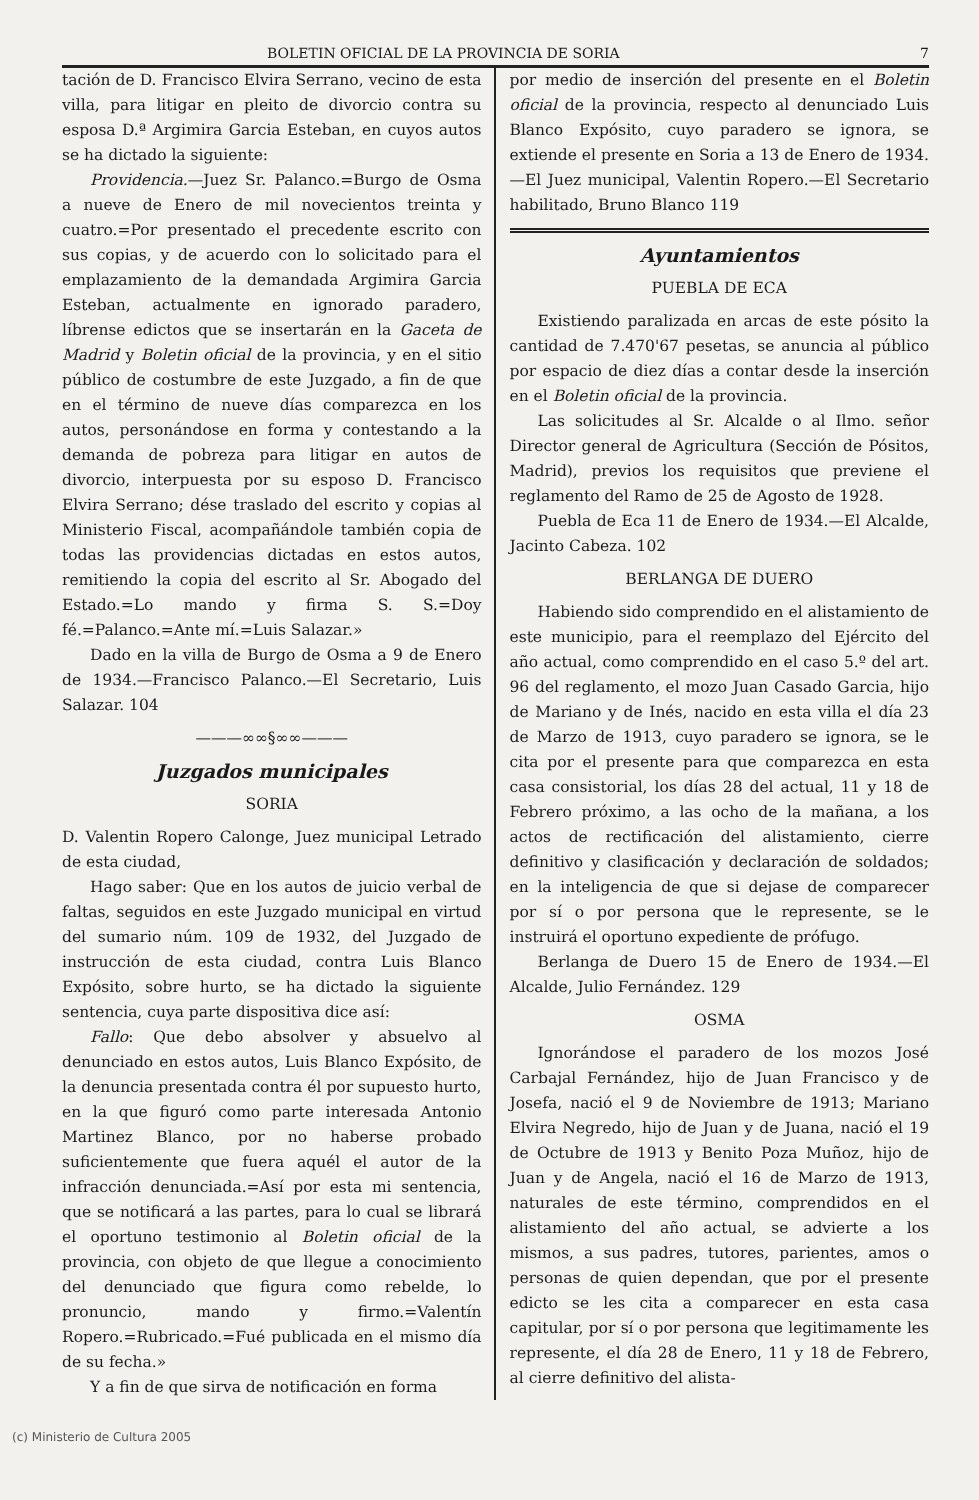BOLETIN OFICIAL DE LA PROVINCIA DE SORIA 7
tación de D. Francisco Elvira Serrano, vecino de esta villa, para litigar en pleito de divorcio contra su esposa D.ª Argimira Garcia Esteban, en cuyos autos se ha dictado la siguiente:
Providencia.—Juez Sr. Palanco.=Burgo de Osma a nueve de Enero de mil novecientos treinta y cuatro.=Por presentado el precedente escrito con sus copias, y de acuerdo con lo solicitado para el emplazamiento de la demandada Argimira Garcia Esteban, actualmente en ignorado paradero, líbrense edictos que se insertarán en la Gaceta de Madrid y Boletin oficial de la provincia, y en el sitio público de costumbre de este Juzgado, a fin de que en el término de nueve días comparezca en los autos, personándose en forma y contestando a la demanda de pobreza para litigar en autos de divorcio, interpuesta por su esposo D. Francisco Elvira Serrano; dése traslado del escrito y copias al Ministerio Fiscal, acompañándole también copia de todas las providencias dictadas en estos autos, remitiendo la copia del escrito al Sr. Abogado del Estado.=Lo mando y firma S. S.=Doy fé.=Palanco.=Ante mí.=Luis Salazar.»
Dado en la villa de Burgo de Osma a 9 de Enero de 1934.—Francisco Palanco.—El Secretario, Luis Salazar. 104
———∞∞§∞∞———
Juzgados municipales
SORIA
D. Valentin Ropero Calonge, Juez municipal Letrado de esta ciudad,
Hago saber: Que en los autos de juicio verbal de faltas, seguidos en este Juzgado municipal en virtud del sumario núm. 109 de 1932, del Juzgado de instrucción de esta ciudad, contra Luis Blanco Expósito, sobre hurto, se ha dictado la siguiente sentencia, cuya parte dispositiva dice así:
Fallo: Que debo absolver y absuelvo al denunciado en estos autos, Luis Blanco Expósito, de la denuncia presentada contra él por supuesto hurto, en la que figuró como parte interesada Antonio Martinez Blanco, por no haberse probado suficientemente que fuera aquél el autor de la infracción denunciada.=Así por esta mi sentencia, que se notificará a las partes, para lo cual se librará el oportuno testimonio al Boletin oficial de la provincia, con objeto de que llegue a conocimiento del denunciado que figura como rebelde, lo pronuncio, mando y firmo.=Valentín Ropero.=Rubricado.=Fué publicada en el mismo día de su fecha.»
Y a fin de que sirva de notificación en forma
por medio de inserción del presente en el Boletin oficial de la provincia, respecto al denunciado Luis Blanco Expósito, cuyo paradero se ignora, se extiende el presente en Soria a 13 de Enero de 1934.—El Juez municipal, Valentin Ropero.—El Secretario habilitado, Bruno Blanco 119
Ayuntamientos
PUEBLA DE ECA
Existiendo paralizada en arcas de este pósito la cantidad de 7.470'67 pesetas, se anuncia al público por espacio de diez días a contar desde la inserción en el Boletin oficial de la provincia.
Las solicitudes al Sr. Alcalde o al Ilmo. señor Director general de Agricultura (Sección de Pósitos, Madrid), previos los requisitos que previene el reglamento del Ramo de 25 de Agosto de 1928.
Puebla de Eca 11 de Enero de 1934.—El Alcalde, Jacinto Cabeza. 102
BERLANGA DE DUERO
Habiendo sido comprendido en el alistamiento de este municipio, para el reemplazo del Ejército del año actual, como comprendido en el caso 5.º del art. 96 del reglamento, el mozo Juan Casado Garcia, hijo de Mariano y de Inés, nacido en esta villa el día 23 de Marzo de 1913, cuyo paradero se ignora, se le cita por el presente para que comparezca en esta casa consistorial, los días 28 del actual, 11 y 18 de Febrero próximo, a las ocho de la mañana, a los actos de rectificación del alistamiento, cierre definitivo y clasificación y declaración de soldados; en la inteligencia de que si dejase de comparecer por sí o por persona que le represente, se le instruirá el oportuno expediente de prófugo.
Berlanga de Duero 15 de Enero de 1934.—El Alcalde, Julio Fernández. 129
OSMA
Ignorándose el paradero de los mozos José Carbajal Fernández, hijo de Juan Francisco y de Josefa, nació el 9 de Noviembre de 1913; Mariano Elvira Negredo, hijo de Juan y de Juana, nació el 19 de Octubre de 1913 y Benito Poza Muñoz, hijo de Juan y de Angela, nació el 16 de Marzo de 1913, naturales de este término, comprendidos en el alistamiento del año actual, se advierte a los mismos, a sus padres, tutores, parientes, amos o personas de quien dependan, que por el presente edicto se les cita a comparecer en esta casa capitular, por sí o por persona que legitimamente les represente, el día 28 de Enero, 11 y 18 de Febrero, al cierre definitivo del alista-
(c) Ministerio de Cultura 2005